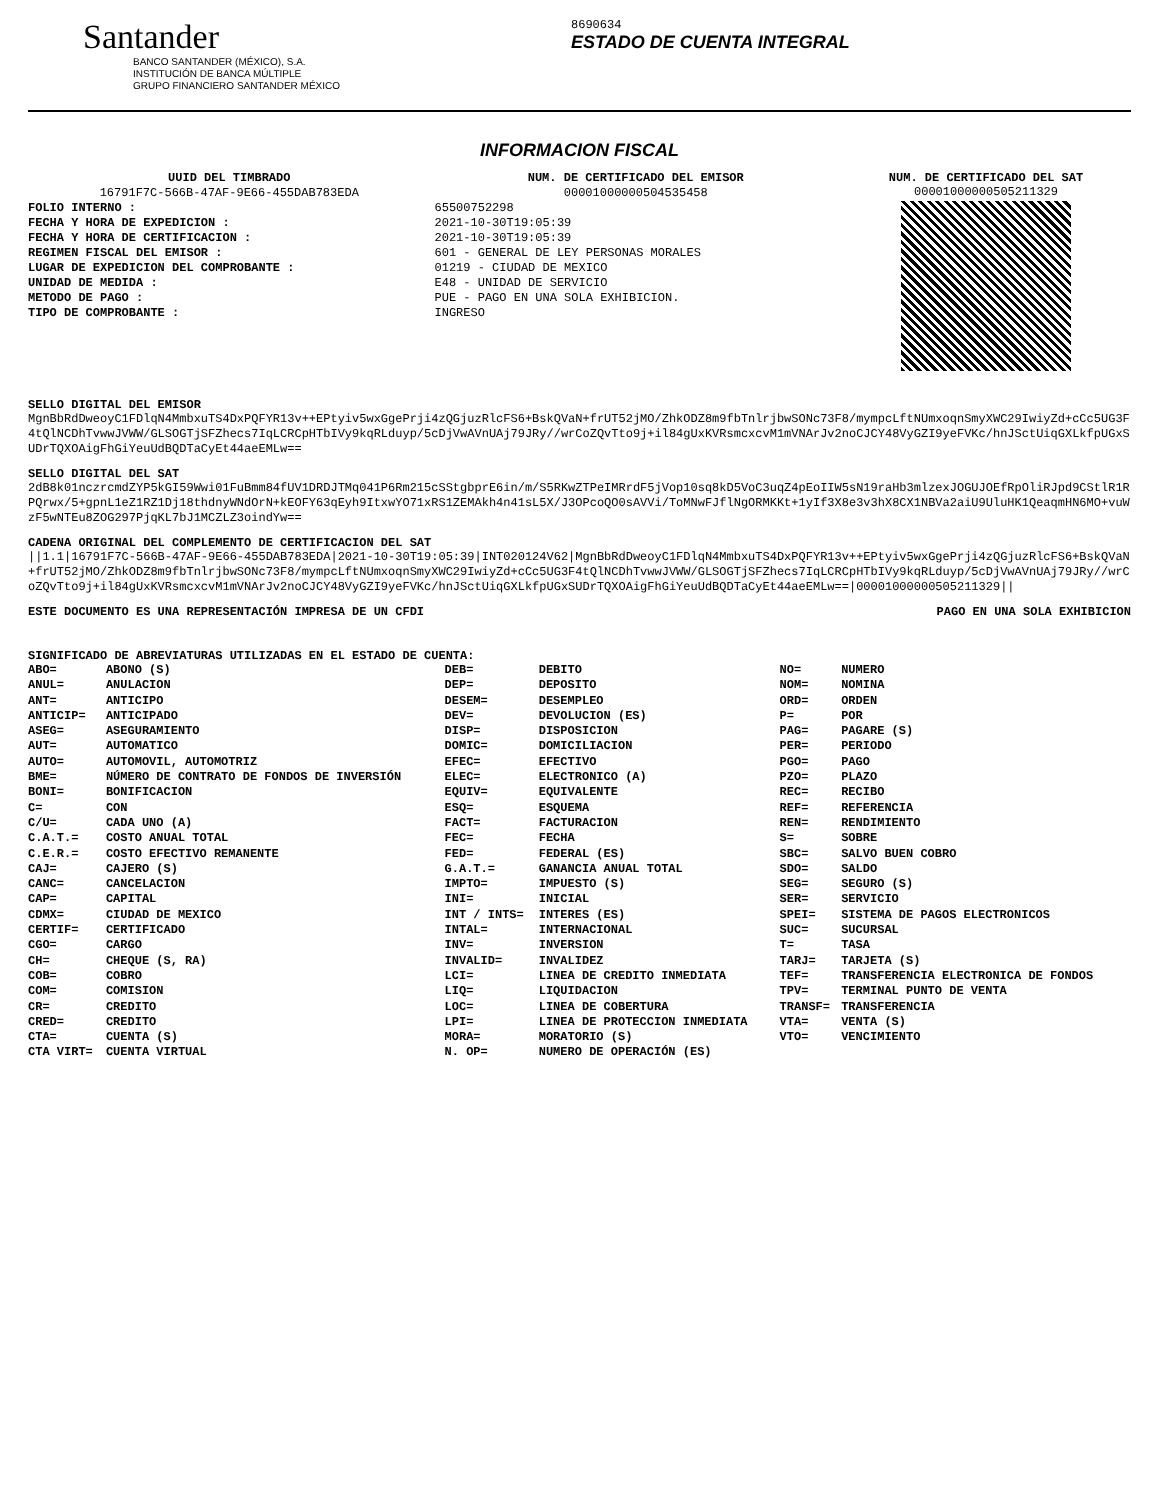Santander
BANCO SANTANDER (MÉXICO), S.A.
INSTITUCIÓN DE BANCA MÚLTIPLE
GRUPO FINANCIERO SANTANDER MÉXICO
8690634
ESTADO DE CUENTA INTEGRAL
INFORMACION FISCAL
| UUID DEL TIMBRADO | NUM. DE CERTIFICADO DEL EMISOR |
| 16791F7C-566B-47AF-9E66-455DAB783EDA | 00001000000504535458 |
| FOLIO INTERNO : | 65500752298 |
| FECHA Y HORA DE EXPEDICION : | 2021-10-30T19:05:39 |
| FECHA Y HORA DE CERTIFICACION : | 2021-10-30T19:05:39 |
| REGIMEN FISCAL DEL EMISOR : | 601 - GENERAL DE LEY PERSONAS MORALES |
| LUGAR DE EXPEDICION DEL COMPROBANTE : | 01219 - CIUDAD DE MEXICO |
| UNIDAD DE MEDIDA : | E48 - UNIDAD DE SERVICIO |
| METODO DE PAGO : | PUE - PAGO EN UNA SOLA EXHIBICION. |
| TIPO DE COMPROBANTE : | INGRESO |
NUM. DE CERTIFICADO DEL SAT
00001000000505211329
SELLO DIGITAL DEL EMISOR
MgnBbRdDweoyC1FDlqN4MmbxuTS4DxPQFYR13v++EPtyiv5wxGgePrji4zQGjuzRlcFS6+BskQVaN+frUT52jMO/ZhkODZ8m9fbTnlrjbwSONc73F8/mympcLftNUmxoqnSmyXWC29IwiyZd+cCc5UG3F4tQlNCDhTvwwJVWW/GLSOGTjSFZhecs7IqLCRCpHTbIVy9kqRLduyp/5cDjVwAVnUAj79JRy//wrCoZQvTto9j+il84gUxKVRsmcxcvM1mVNArJv2noCJCY48VyGZI9yeFVKc/hnJSctUiqGXLkfpUGxSUDrTQXOAigFhGiYeuUdBQDTaCyEt44aeEMLw==
SELLO DIGITAL DEL SAT
2dB8k01nczrcmdZYP5kGI59Wwi01FuBmm84fUV1DRDJTMq041P6Rm215cSStgbprE6in/m/S5RKwZTPeIMRrdF5jVop10sq8kD5VoC3uqZ4pEoIIW5sN19raHb3mlzexJOGUJOEfRpOliRJpd9CStlR1RPQrwx/5+gpnL1eZ1RZ1Dj18thdnyWNdOrN+kEOFY63qEyh9ItxwYO71xRS1ZEMAkh4n41sL5X/J3OPcoQO0sAVVi/ToMNwFJflNgORMKKt+1yIf3X8e3v3hX8CX1NBVa2aiU9UluHK1QeaqmHN6MO+vuWzF5wNTEu8ZOG297PjqKL7bJ1MCZLZ3oindYw==
CADENA ORIGINAL DEL COMPLEMENTO DE CERTIFICACION DEL SAT
||1.1|16791F7C-566B-47AF-9E66-455DAB783EDA|2021-10-30T19:05:39|INT020124V62|MgnBbRdDweoyC1FDlqN4MmbxuTS4DxPQFYR13v++EPtyiv5wxGgePrji4zQGjuzRlcFS6+BskQVaN+frUT52jMO/ZhkODZ8m9fbTnlrjbwSONc73F8/mympcLftNUmxoqnSmyXWC29IwiyZd+cCc5UG3F4tQlNCDhTvwwJVWW/GLSOGTjSFZhecs7IqLCRCpHTbIVy9kqRLduyp/5cDjVwAVnUAj79JRy//wrCoZQvTto9j+il84gUxKVRsmcxcvM1mVNArJv2noCJCY48VyGZI9yeFVKc/hnJSctUiqGXLkfpUGxSUDrTQXOAigFhGiYeuUdBQDTaCyEt44aeEMLw==|00001000000505211329||
ESTE DOCUMENTO ES UNA REPRESENTACIÓN IMPRESA DE UN CFDI PAGO EN UNA SOLA EXHIBICION
SIGNIFICADO DE ABREVIATURAS UTILIZADAS EN EL ESTADO DE CUENTA:
| ABO= | ABONO (S) | DEB= | DEBITO | NO= | NUMERO |
| ANUL= | ANULACION | DEP= | DEPOSITO | NOM= | NOMINA |
| ANT= | ANTICIPO | DESEM= | DESEMPLEO | ORD= | ORDEN |
| ANTICIP= | ANTICIPADO | DEV= | DEVOLUCION (ES) | P= | POR |
| ASEG= | ASEGURAMIENTO | DISP= | DISPOSICION | PAG= | PAGARE (S) |
| AUT= | AUTOMATICO | DOMIC= | DOMICILIACION | PER= | PERIODO |
| AUTO= | AUTOMOVIL, AUTOMOTRIZ | EFEC= | EFECTIVO | PGO= | PAGO |
| BME= | NÚMERO DE CONTRATO DE FONDOS DE INVERSIÓN | ELEC= | ELECTRONICO (A) | PZO= | PLAZO |
| BONI= | BONIFICACION | EQUIV= | EQUIVALENTE | REC= | RECIBO |
| C= | CON | ESQ= | ESQUEMA | REF= | REFERENCIA |
| C/U= | CADA UNO (A) | FACT= | FACTURACION | REN= | RENDIMIENTO |
| C.A.T.= | COSTO ANUAL TOTAL | FEC= | FECHA | S= | SOBRE |
| C.E.R.= | COSTO EFECTIVO REMANENTE | FED= | FEDERAL (ES) | SBC= | SALVO BUEN COBRO |
| CAJ= | CAJERO (S) | G.A.T.= | GANANCIA ANUAL TOTAL | SDO= | SALDO |
| CANC= | CANCELACION | IMPTO= | IMPUESTO (S) | SEG= | SEGURO (S) |
| CAP= | CAPITAL | INI= | INICIAL | SER= | SERVICIO |
| CDMX= | CIUDAD DE MEXICO | INT / INTS= | INTERES (ES) | SPEI= | SISTEMA DE PAGOS ELECTRONICOS |
| CERTIF= | CERTIFICADO | INTAL= | INTERNACIONAL | SUC= | SUCURSAL |
| CGO= | CARGO | INV= | INVERSION | T= | TASA |
| CH= | CHEQUE (S, RA) | INVALID= | INVALIDEZ | TARJ= | TARJETA (S) |
| COB= | COBRO | LCI= | LINEA DE CREDITO INMEDIATA | TEF= | TRANSFERENCIA ELECTRONICA DE FONDOS |
| COM= | COMISION | LIQ= | LIQUIDACION | TPV= | TERMINAL PUNTO DE VENTA |
| CR= | CREDITO | LOC= | LINEA DE COBERTURA | TRANSF= | TRANSFERENCIA |
| CRED= | CREDITO | LPI= | LINEA DE PROTECCION INMEDIATA | VTA= | VENTA (S) |
| CTA= | CUENTA (S) | MORA= | MORATORIO (S) | VTO= | VENCIMIENTO |
| CTA VIRT= | CUENTA VIRTUAL | N. OP= | NUMERO DE OPERACIÓN (ES) | | |